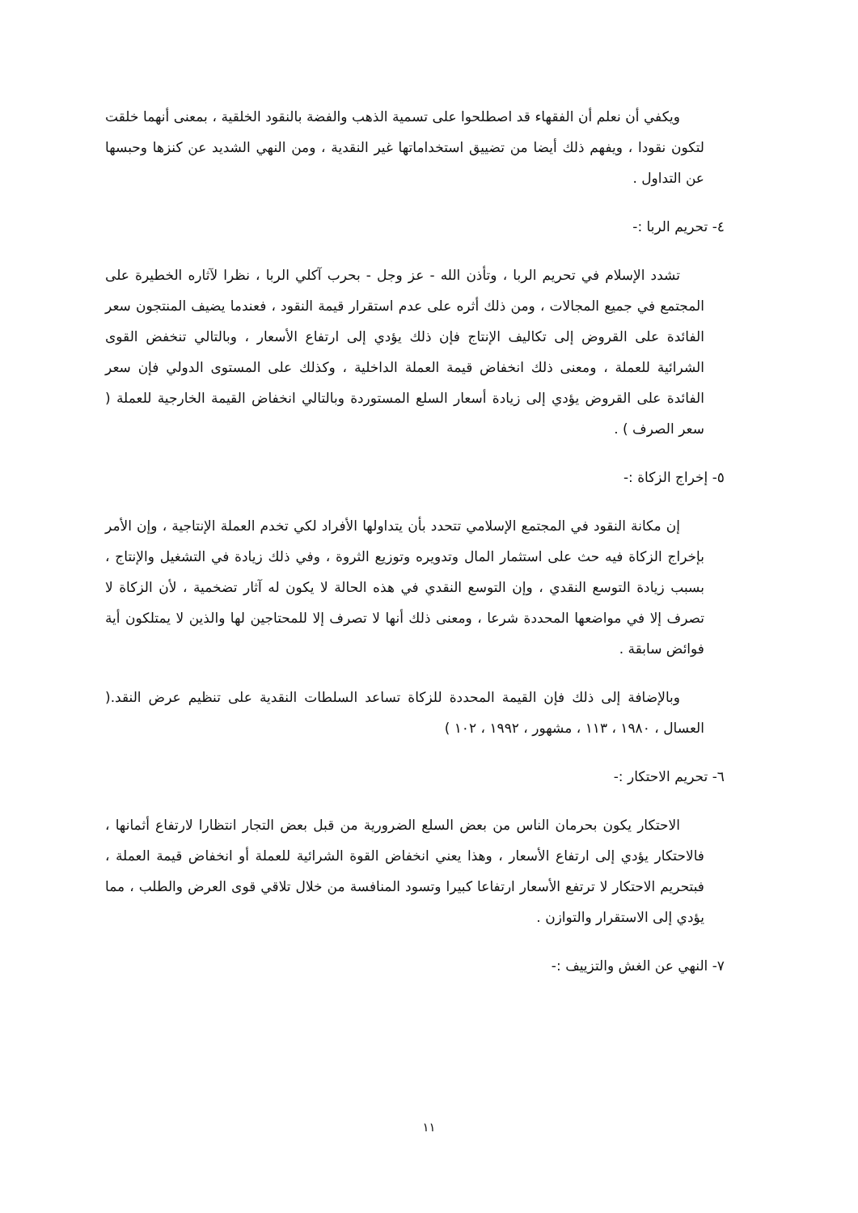ويكفي أن نعلم أن الفقهاء قد اصطلحوا على تسمية الذهب والفضة بالنقود الخلقية ، بمعنى أنهما خلقت لتكون نقودا ، ويفهم ذلك أيضا من تضييق استخداماتها غير النقدية ، ومن النهي الشديد عن كنزها وحبسها عن التداول .
٤- تحريم الربا :-
تشدد الإسلام في تحريم الربا ، وتأذن الله - عز وجل - بحرب آكلي الربا ، نظرا لآثاره الخطيرة على المجتمع في جميع المجالات ، ومن ذلك أثره على عدم استقرار قيمة النقود ، فعندما يضيف المنتجون سعر الفائدة على القروض إلى تكاليف الإنتاج فإن ذلك يؤدي إلى ارتفاع الأسعار ، وبالتالي تنخفض القوى الشرائية للعملة ، ومعنى ذلك انخفاض قيمة العملة الداخلية ، وكذلك على المستوى الدولي فإن سعر الفائدة على القروض يؤدي إلى زيادة أسعار السلع المستوردة وبالتالي انخفاض القيمة الخارجية للعملة ( سعر الصرف ) .
٥- إخراج الزكاة :-
إن مكانة النقود في المجتمع الإسلامي تتحدد بأن يتداولها الأفراد لكي تخدم العملة الإنتاجية ، وإن الأمر بإخراج الزكاة فيه حث على استثمار المال وتدويره وتوزيع الثروة ، وفي ذلك زيادة في التشغيل والإنتاج ، بسبب زيادة التوسع النقدي ، وإن التوسع النقدي في هذه الحالة لا يكون له آثار تضخمية ، لأن الزكاة لا تصرف إلا في مواضعها المحددة شرعا ، ومعنى ذلك أنها لا تصرف إلا للمحتاجين لها والذين لا يمتلكون أية فوائض سابقة .
وبالإضافة إلى ذلك فإن القيمة المحددة للزكاة تساعد السلطات النقدية على تنظيم عرض النقد.( العسال ، ١٩٨٠ ، ١١٣ ، مشهور ، ١٩٩٢ ، ١٠٢ )
٦- تحريم الاحتكار :-
الاحتكار يكون بحرمان الناس من بعض السلع الضرورية من قبل بعض التجار انتظارا لارتفاع أثمانها ، فالاحتكار يؤدي إلى ارتفاع الأسعار ، وهذا يعني انخفاض القوة الشرائية للعملة أو انخفاض قيمة العملة ، فبتحريم الاحتكار لا ترتفع الأسعار ارتفاعا كبيرا وتسود المنافسة من خلال تلاقي قوى العرض والطلب ، مما يؤدي إلى الاستقرار والتوازن .
٧- النهي عن الغش والتزييف :-
١١